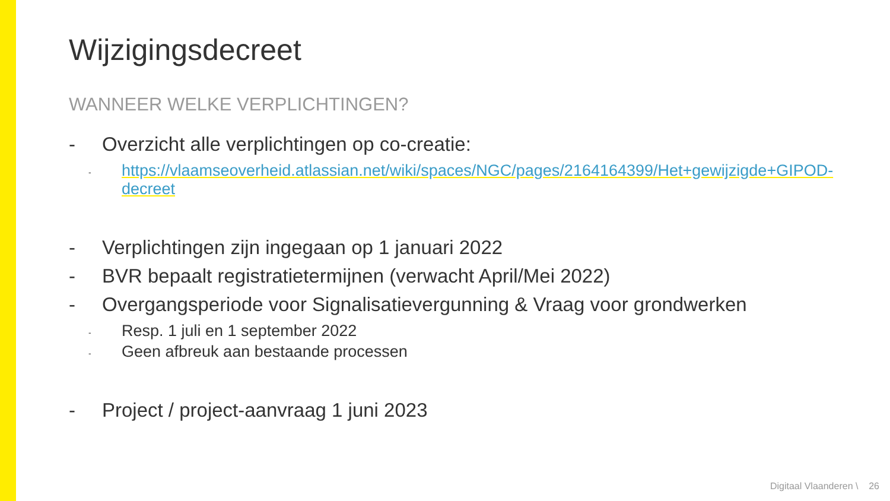Wijzigingsdecreet
WANNEER WELKE VERPLICHTINGEN?
- Overzicht alle verplichtingen op co-creatie:
- https://vlaamseoverheid.atlassian.net/wiki/spaces/NGC/pages/2164164399/Het+gewijzigde+GIPOD-decreet
- Verplichtingen zijn ingegaan op 1 januari 2022
- BVR bepaalt registratietermijnen (verwacht April/Mei 2022)
- Overgangsperiode voor Signalisatievergunning & Vraag voor grondwerken
- Resp. 1 juli en 1 september 2022
- Geen afbreuk aan bestaande processen
- Project / project-aanvraag 1 juni 2023
Digitaal Vlaanderen \ 26